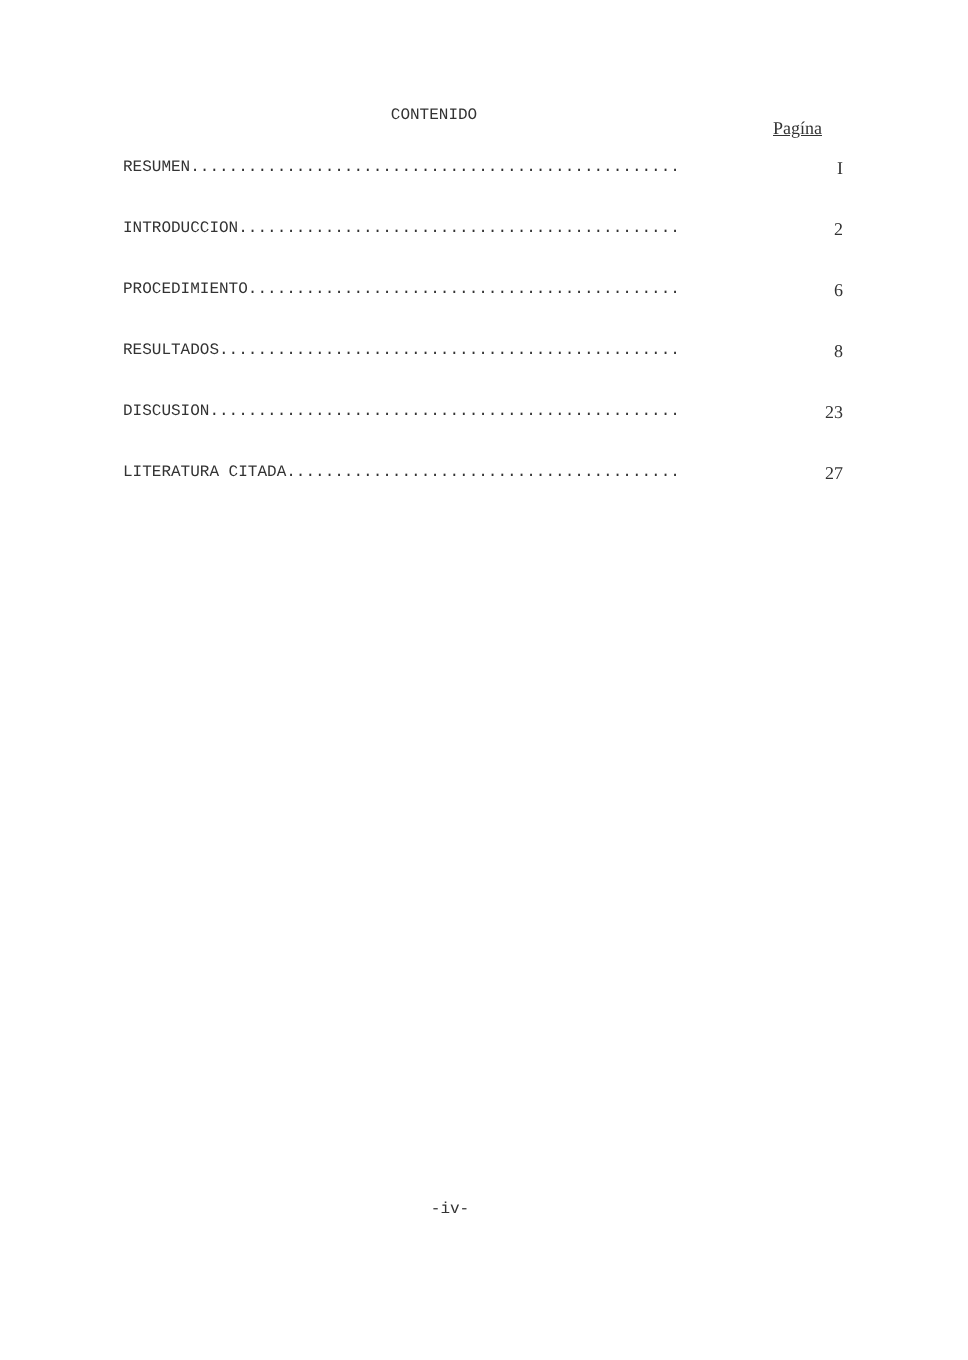CONTENIDO
Pagína
RESUMEN................................................... I
INTRODUCCION.............................................. 2
PROCEDIMIENTO............................................. 6
RESULTADOS................................................ 8
DISCUSION................................................. 23
LITERATURA CITADA......................................... 27
-iv-